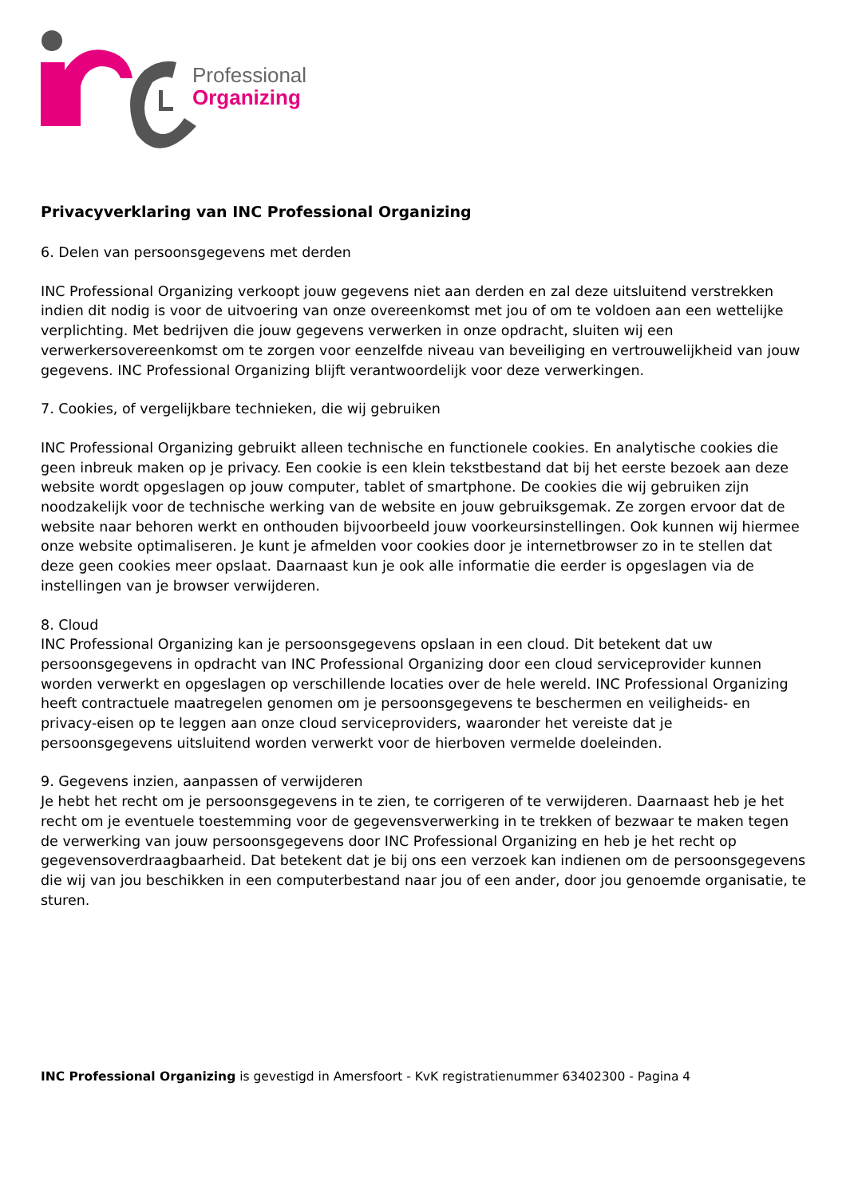Professional
Organizing
Privacyverklaring van INC Professional Organizing
6. Delen van persoonsgegevens met derden
INC Professional Organizing verkoopt jouw gegevens niet aan derden en zal deze uitsluitend verstrekken indien dit nodig is voor de uitvoering van onze overeenkomst met jou of om te voldoen aan een wettelijke verplichting. Met bedrijven die jouw gegevens verwerken in onze opdracht, sluiten wij een verwerkersovereenkomst om te zorgen voor eenzelfde niveau van beveiliging en vertrouwelijkheid van jouw gegevens. INC Professional Organizing blijft verantwoordelijk voor deze verwerkingen.
7. Cookies, of vergelijkbare technieken, die wij gebruiken
INC Professional Organizing gebruikt alleen technische en functionele cookies. En analytische cookies die geen inbreuk maken op je privacy. Een cookie is een klein tekstbestand dat bij het eerste bezoek aan deze website wordt opgeslagen op jouw computer, tablet of smartphone. De cookies die wij gebruiken zijn noodzakelijk voor de technische werking van de website en jouw gebruiksgemak. Ze zorgen ervoor dat de website naar behoren werkt en onthouden bijvoorbeeld jouw voorkeursinstellingen. Ook kunnen wij hiermee onze website optimaliseren. Je kunt je afmelden voor cookies door je internetbrowser zo in te stellen dat deze geen cookies meer opslaat. Daarnaast kun je ook alle informatie die eerder is opgeslagen via de instellingen van je browser verwijderen.
8. Cloud
INC Professional Organizing kan je persoonsgegevens opslaan in een cloud. Dit betekent dat uw persoonsgegevens in opdracht van INC Professional Organizing door een cloud serviceprovider kunnen worden verwerkt en opgeslagen op verschillende locaties over de hele wereld. INC Professional Organizing heeft contractuele maatregelen genomen om je persoonsgegevens te beschermen en veiligheids- en privacy-eisen op te leggen aan onze cloud serviceproviders, waaronder het vereiste dat je persoonsgegevens uitsluitend worden verwerkt voor de hierboven vermelde doeleinden.
9. Gegevens inzien, aanpassen of verwijderen
Je hebt het recht om je persoonsgegevens in te zien, te corrigeren of te verwijderen. Daarnaast heb je het recht om je eventuele toestemming voor de gegevensverwerking in te trekken of bezwaar te maken tegen de verwerking van jouw persoonsgegevens door INC Professional Organizing en heb je het recht op gegevensoverdraagbaarheid. Dat betekent dat je bij ons een verzoek kan indienen om de persoonsgegevens die wij van jou beschikken in een computerbestand naar jou of een ander, door jou genoemde organisatie, te sturen.
INC Professional Organizing is gevestigd in Amersfoort - KvK registratienummer 63402300 - Pagina 4